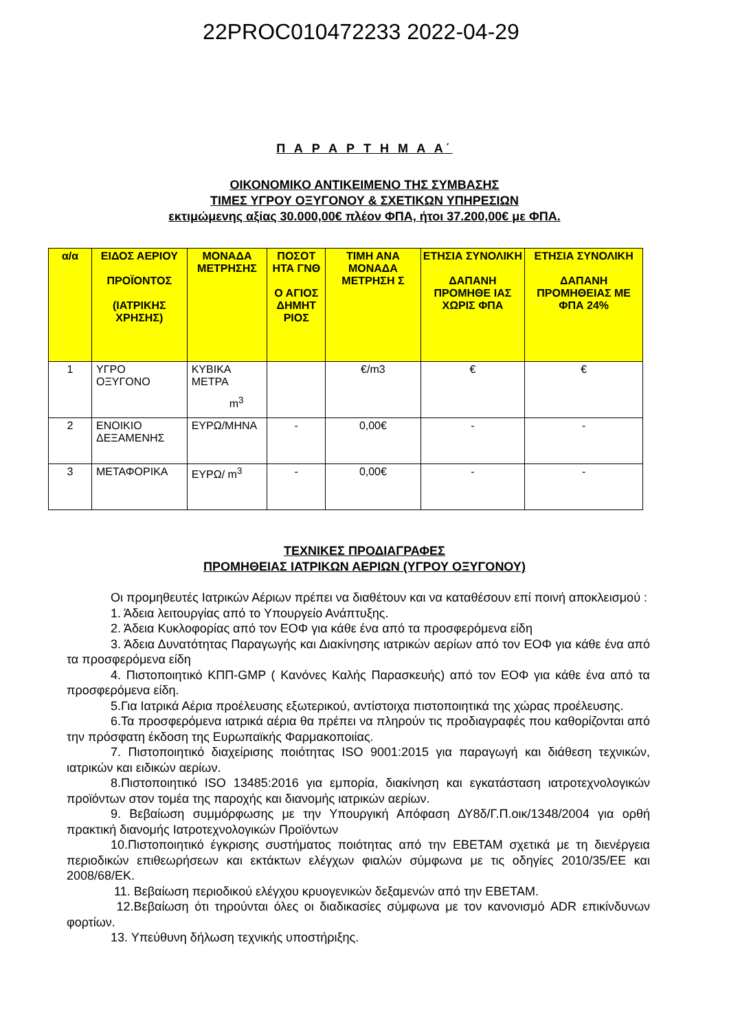22PROC010472233 2022-04-29
Π Α Ρ Α Ρ Τ Η Μ Α Α΄
ΟΙΚΟΝΟΜΙΚΟ ΑΝΤΙΚΕΙΜΕΝΟ ΤΗΣ ΣΥΜΒΑΣΗΣ
ΤΙΜΕΣ ΥΓΡΟΥ ΟΞΥΓΟΝΟΥ & ΣΧΕΤΙΚΩΝ ΥΠΗΡΕΣΙΩΝ
εκτιμώμενης αξίας 30.000,00€ πλέον ΦΠΑ, ήτοι 37.200,00€ με ΦΠΑ.
| α/α | ΕΙΔΟΣ ΑΕΡΙΟΥ ΠΡΟΪΟΝΤΟΣ (ΙΑΤΡΙΚΗΣ ΧΡΗΣΗΣ) | ΜΟΝΑΔΑ ΜΕΤΡΗΣΗΣ | ΠΟΣΟΤ ΗΤΑ ΓΝΘ Ο ΑΓΙΟΣ ΔΗΜΗΤ ΡΙΟΣ | ΤΙΜΗ ΑΝΑ ΜΟΝΑΔΑ ΜΕΤΡΗΣΗ Σ | ΕΤΗΣΙΑ ΣΥΝΟΛΙΚΗ ΔΑΠΑΝΗ ΠΡΟΜΗΘΕ ΙΑΣ ΧΩΡΙΣ ΦΠΑ | ΕΤΗΣΙΑ ΣΥΝΟΛΙΚΗ ΔΑΠΑΝΗ ΠΡΟΜΗΘΕΙΑΣ ΜΕ ΦΠΑ 24% |
| --- | --- | --- | --- | --- | --- | --- |
| 1 | ΥΓΡΟ ΟΞΥΓΟΝΟ | ΚΥΒΙΚΑ ΜΕΤΡΑ m<sup>3</sup> | | €/m3 | € | € |
| 2 | ΕΝΟΙΚΙΟ ΔΕΞΑΜΕΝΗΣ | ΕΥΡΩ/ΜΗΝΑ | - | 0,00€ | - | - |
| 3 | ΜΕΤΑΦΟΡΙΚΑ | ΕΥΡΩ/ m<sup>3</sup> | - | 0,00€ | - | - |
ΤΕΧΝΙΚΕΣ ΠΡΟΔΙΑΓΡΑΦΕΣ
ΠΡΟΜΗΘΕΙΑΣ ΙΑΤΡΙΚΩΝ ΑΕΡΙΩΝ (ΥΓΡΟΥ ΟΞΥΓΟΝΟΥ)
Οι προμηθευτές Ιατρικών Αέριων πρέπει να διαθέτουν και να καταθέσουν επί ποινή αποκλεισμού :
1. Άδεια λειτουργίας από το Υπουργείο Ανάπτυξης.
2. Άδεια Κυκλοφορίας από τον ΕΟΦ για κάθε ένα από τα προσφερόμενα είδη
3. Άδεια Δυνατότητας Παραγωγής και Διακίνησης ιατρικών αερίων από τον ΕΟΦ για κάθε ένα από τα προσφερόμενα είδη
4. Πιστοποιητικό ΚΠΠ-GMP ( Κανόνες Καλής Παρασκευής) από τον ΕΟΦ για κάθε ένα από τα προσφερόμενα είδη.
5.Για Ιατρικά Αέρια προέλευσης εξωτερικού, αντίστοιχα πιστοποιητικά της χώρας προέλευσης.
6.Τα προσφερόμενα ιατρικά αέρια θα πρέπει να πληρούν τις προδιαγραφές που καθορίζονται από την πρόσφατη έκδοση της Ευρωπαϊκής Φαρμακοποιίας.
7. Πιστοποιητικό διαχείρισης ποιότητας ISO 9001:2015 για παραγωγή και διάθεση τεχνικών, ιατρικών και ειδικών αερίων.
8.Πιστοποιητικό ISO 13485:2016 για εμπορία, διακίνηση και εγκατάσταση ιατροτεχνολογικών προϊόντων στον τομέα της παροχής και διανομής ιατρικών αερίων.
9. Βεβαίωση συμμόρφωσης με την Υπουργική Απόφαση ΔΥ8δ/Γ.Π.οικ/1348/2004 για ορθή πρακτική διανομής Ιατροτεχνολογικών Προϊόντων
10.Πιστοποιητικό έγκρισης συστήματος ποιότητας από την ΕΒΕΤΑΜ σχετικά με τη διενέργεια περιοδικών επιθεωρήσεων και εκτάκτων ελέγχων φιαλών σύμφωνα με τις οδηγίες 2010/35/ΕΕ και 2008/68/ΕΚ.
11. Βεβαίωση περιοδικού ελέγχου κρυογενικών δεξαμενών από την ΕΒΕΤΑΜ.
12.Βεβαίωση ότι τηρούνται όλες οι διαδικασίες σύμφωνα με τον κανονισμό ADR επικίνδυνων φορτίων.
13. Υπεύθυνη δήλωση τεχνικής υποστήριξης.